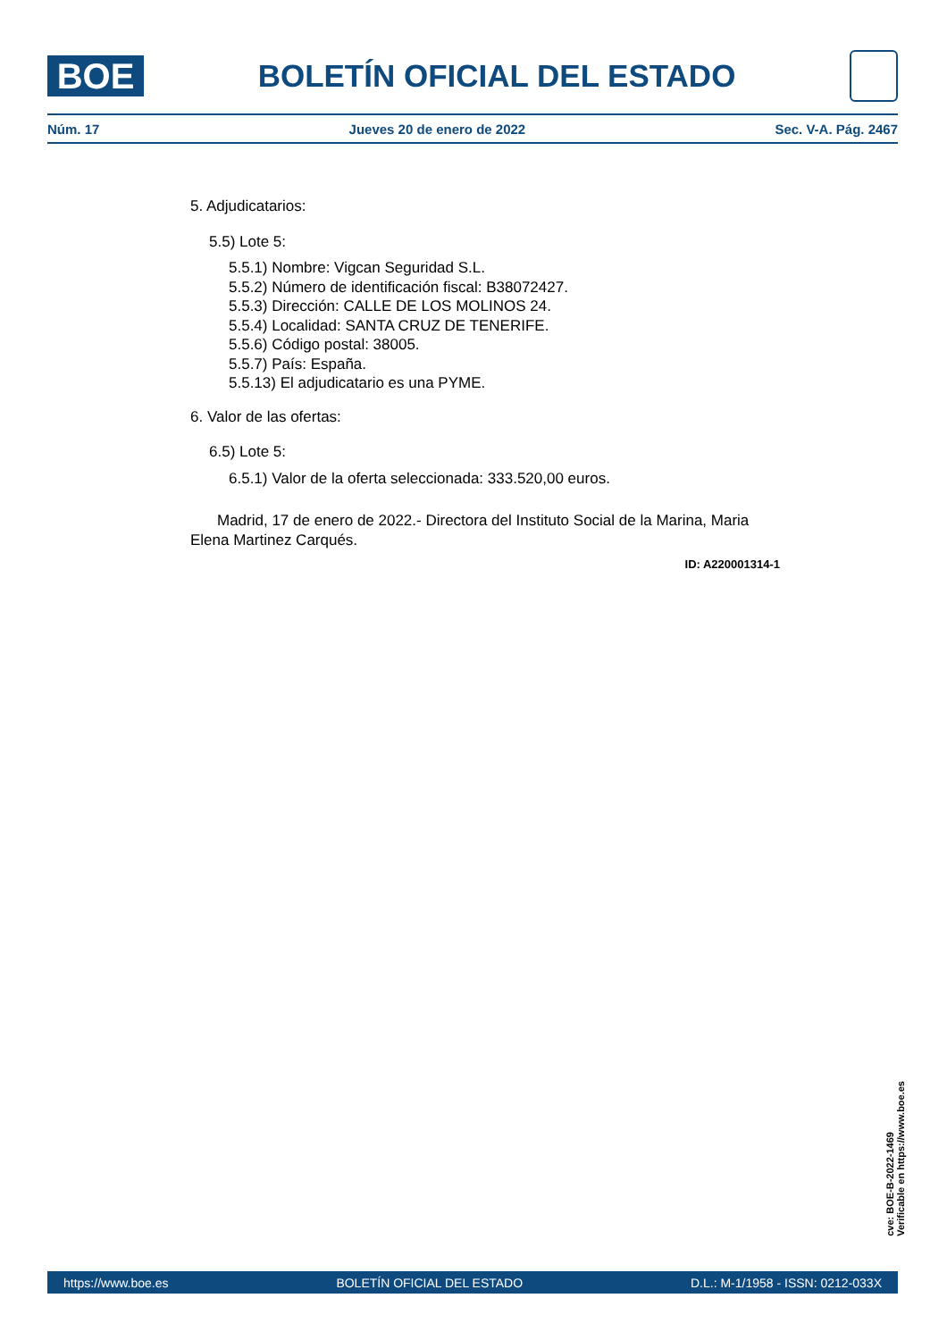BOE
BOLETÍN OFICIAL DEL ESTADO
Núm. 17 Jueves 20 de enero de 2022 Sec. V-A. Pág. 2467
5. Adjudicatarios:
5.5) Lote 5:
5.5.1) Nombre: Vigcan Seguridad S.L.
5.5.2) Número de identificación fiscal: B38072427.
5.5.3) Dirección: CALLE DE LOS MOLINOS 24.
5.5.4) Localidad: SANTA CRUZ DE TENERIFE.
5.5.6) Código postal: 38005.
5.5.7) País: España.
5.5.13) El adjudicatario es una PYME.
6. Valor de las ofertas:
6.5) Lote 5:
6.5.1) Valor de la oferta seleccionada: 333.520,00 euros.
Madrid, 17 de enero de 2022.- Directora del Instituto Social de la Marina, Maria Elena Martinez Carqués.
ID: A220001314-1
cve: BOE-B-2022-1469
Verificable en https://www.boe.es
https://www.boe.es BOLETÍN OFICIAL DEL ESTADO D.L.: M-1/1958 - ISSN: 0212-033X